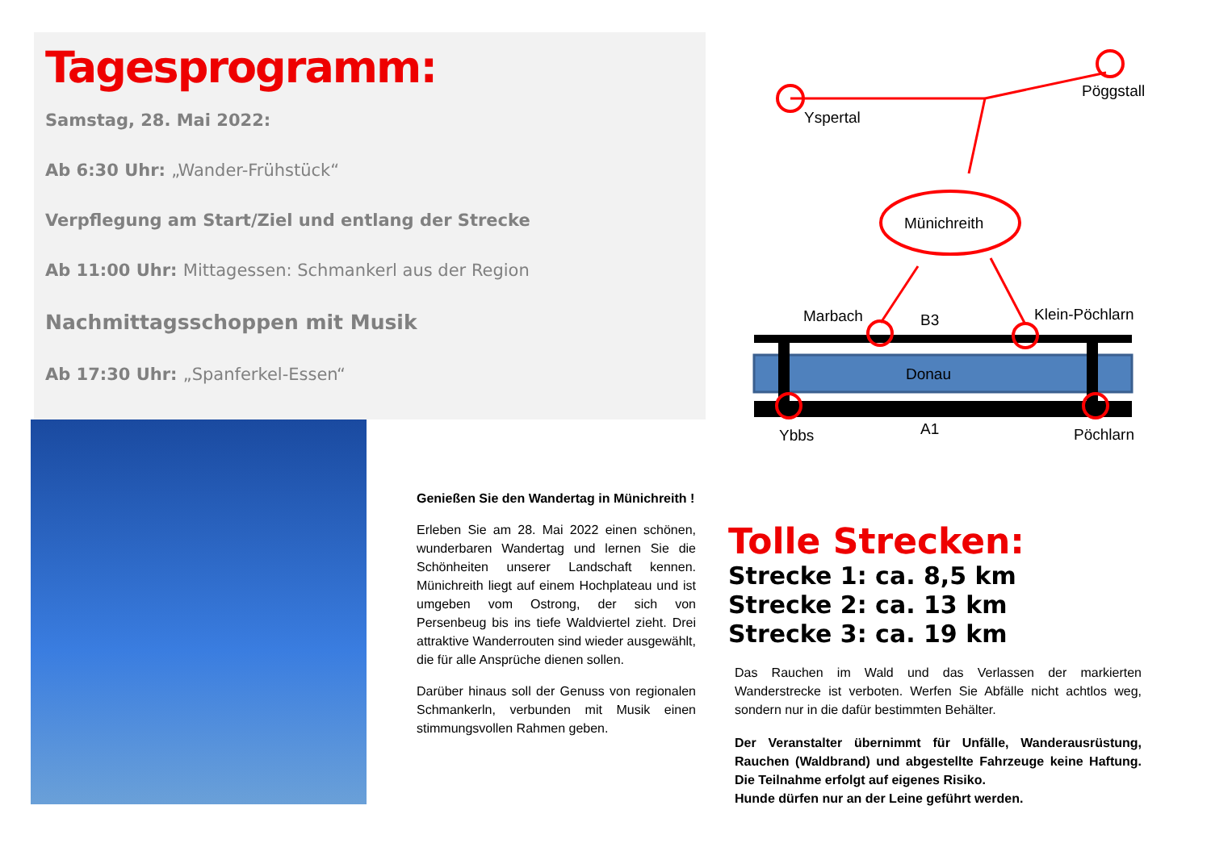Tagesprogramm:
Samstag, 28. Mai 2022:
Ab 6:30 Uhr: „Wander-Frühstück“
Verpflegung am Start/Ziel und entlang der Strecke
Ab 11:00 Uhr: Mittagessen: Schmankerl aus der Region
Nachmittagsschoppen mit Musik
Ab 17:30 Uhr: „Spanferkel-Essen“
Genießen Sie den Wandertag in Münichreith !
Erleben Sie am 28. Mai 2022 einen schönen, wunderbaren Wandertag und lernen Sie die Schönheiten unserer Landschaft kennen. Münichreith liegt auf einem Hochplateau und ist umgeben vom Ostrong, der sich von Persenbeug bis ins tiefe Waldviertel zieht. Drei attraktive Wanderrouten sind wieder ausgewählt, die für alle Ansprüche dienen sollen.
Darüber hinaus soll der Genuss von regionalen Schmankerln, verbunden mit Musik einen stimmungsvollen Rahmen geben.
Yspertal
Pöggstall
Münichreith
Donau
Marbach
B3
Klein-Pöchlarn
Ybbs
A1
Pöchlarn
Tolle Strecken:
Strecke 1: ca. 8,5 km
Strecke 2: ca. 13 km
Strecke 3: ca. 19 km
Das Rauchen im Wald und das Verlassen der markierten Wanderstrecke ist verboten. Werfen Sie Abfälle nicht achtlos weg, sondern nur in die dafür bestimmten Behälter.
Der Veranstalter übernimmt für Unfälle, Wanderausrüstung, Rauchen (Waldbrand) und abgestellte Fahrzeuge keine Haftung. Die Teilnahme erfolgt auf eigenes Risiko.
Hunde dürfen nur an der Leine geführt werden.